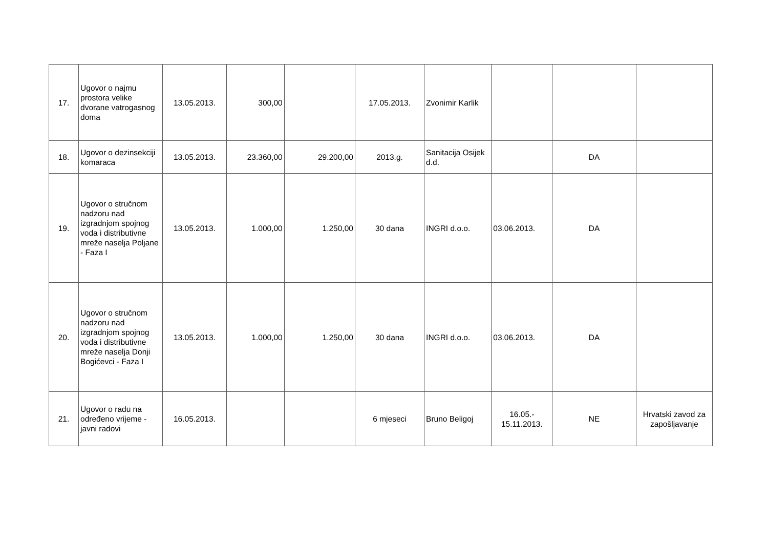| 17. | Ugovor o najmu prostora velike dvorane vatrogasnog doma | 13.05.2013. | 300,00 | | 17.05.2013. | Zvonimir Karlik | | | |
| 18. | Ugovor o dezinsekciji komaraca | 13.05.2013. | 23.360,00 | 29.200,00 | 2013.g. | Sanitacija Osijek d.d. | | DA | |
| 19. | Ugovor o stručnom nadzoru nad izgradnjom spojnog voda i distributivne mreže naselja Poljane - Faza I | 13.05.2013. | 1.000,00 | 1.250,00 | 30 dana | INGRI d.o.o. | 03.06.2013. | DA | |
| 20. | Ugovor o stručnom nadzoru nad izgradnjom spojnog voda i distributivne mreže naselja Donji Bogićevci - Faza I | 13.05.2013. | 1.000,00 | 1.250,00 | 30 dana | INGRI d.o.o. | 03.06.2013. | DA | |
| 21. | Ugovor o radu na određeno vrijeme - javni radovi | 16.05.2013. | | | 6 mjeseci | Bruno Beligoj | 16.05.- 15.11.2013. | NE | Hrvatski zavod za zapošljavanje |